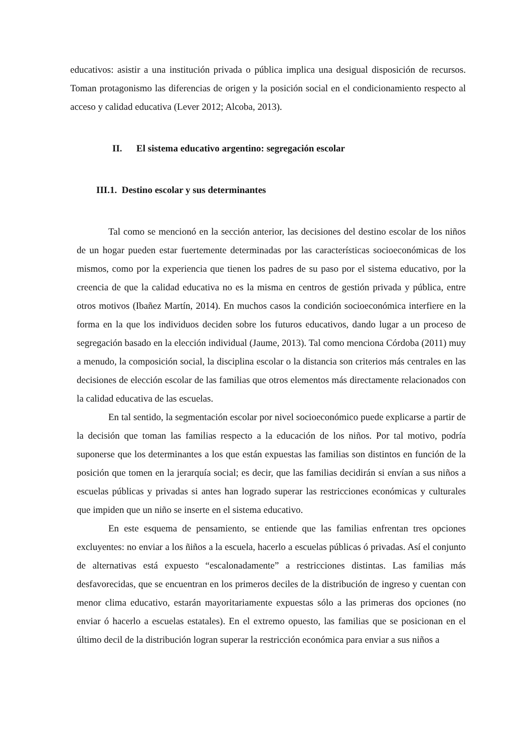educativos: asistir a una institución privada o pública implica una desigual disposición de recursos. Toman protagonismo las diferencias de origen y la posición social en el condicionamiento respecto al acceso y calidad educativa (Lever 2012; Alcoba, 2013).
II. El sistema educativo argentino: segregación escolar
III.1. Destino escolar y sus determinantes
Tal como se mencionó en la sección anterior, las decisiones del destino escolar de los niños de un hogar pueden estar fuertemente determinadas por las características socioeconómicas de los mismos, como por la experiencia que tienen los padres de su paso por el sistema educativo, por la creencia de que la calidad educativa no es la misma en centros de gestión privada y pública, entre otros motivos (Ibañez Martín, 2014). En muchos casos la condición socioeconómica interfiere en la forma en la que los individuos deciden sobre los futuros educativos, dando lugar a un proceso de segregación basado en la elección individual (Jaume, 2013). Tal como menciona Córdoba (2011) muy a menudo, la composición social, la disciplina escolar o la distancia son criterios más centrales en las decisiones de elección escolar de las familias que otros elementos más directamente relacionados con la calidad educativa de las escuelas.
En tal sentido, la segmentación escolar por nivel socioeconómico puede explicarse a partir de la decisión que toman las familias respecto a la educación de los niños. Por tal motivo, podría suponerse que los determinantes a los que están expuestas las familias son distintos en función de la posición que tomen en la jerarquía social; es decir, que las familias decidirán si envían a sus niños a escuelas públicas y privadas si antes han logrado superar las restricciones económicas y culturales que impiden que un niño se inserte en el sistema educativo.
En este esquema de pensamiento, se entiende que las familias enfrentan tres opciones excluyentes: no enviar a los ñiños a la escuela, hacerlo a escuelas públicas ó privadas. Así el conjunto de alternativas está expuesto “escalonadamente” a restricciones distintas. Las familias más desfavorecidas, que se encuentran en los primeros deciles de la distribución de ingreso y cuentan con menor clima educativo, estarán mayoritariamente expuestas sólo a las primeras dos opciones (no enviar ó hacerlo a escuelas estatales). En el extremo opuesto, las familias que se posicionan en el último decil de la distribución logran superar la restricción económica para enviar a sus niños a